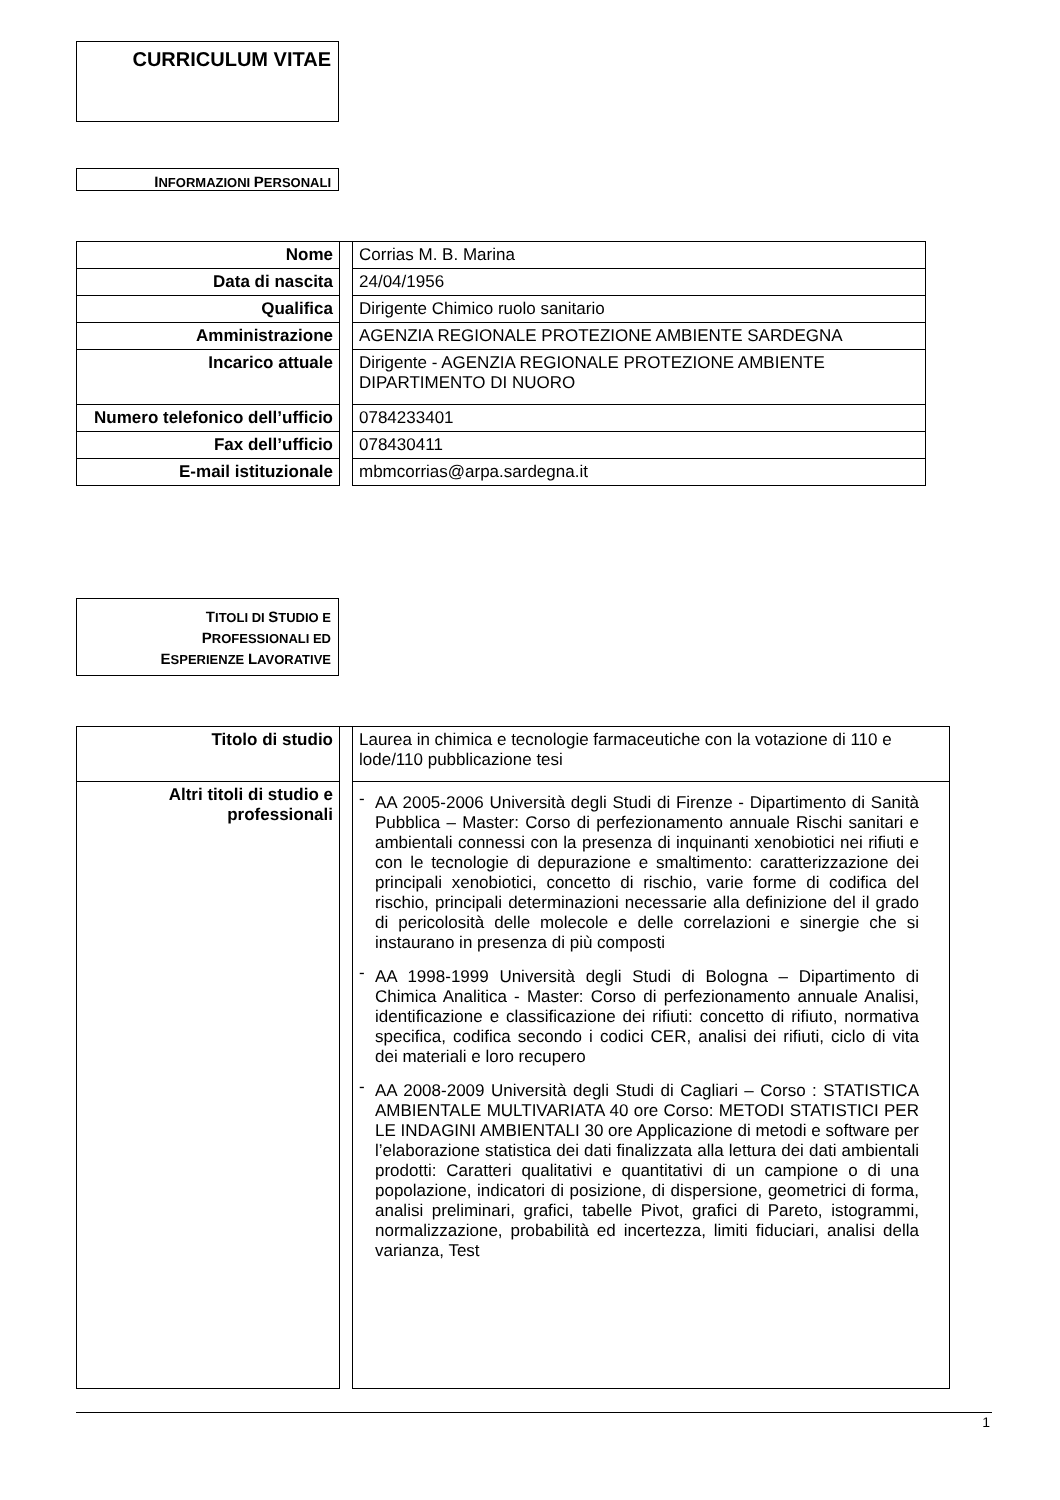CURRICULUM VITAE
INFORMAZIONI PERSONALI
| Nome | | Corrias M. B. Marina |
| Data di nascita | | 24/04/1956 |
| Qualifica | | Dirigente Chimico ruolo sanitario |
| Amministrazione | | AGENZIA REGIONALE PROTEZIONE AMBIENTE SARDEGNA |
| Incarico attuale | | Dirigente - AGENZIA REGIONALE PROTEZIONE AMBIENTE DIPARTIMENTO DI NUORO |
| Numero telefonico dell’ufficio | | 0784233401 |
| Fax dell’ufficio | | 078430411 |
| E-mail istituzionale | | mbmcorrias@arpa.sardegna.it |
TITOLI DI STUDIO E
PROFESSIONALI ED
ESPERIENZE LAVORATIVE
| Titolo di studio | | Laurea in chimica e tecnologie farmaceutiche con la votazione di 110 e lode/110 pubblicazione tesi |
| Altri titoli di studio e professionali | | - AA 2005-2006 Università degli Studi di Firenze - Dipartimento di Sanità Pubblica – Master: Corso di perfezionamento annuale Rischi sanitari e ambientali connessi con la presenza di inquinanti xenobiotici nei rifiuti e con le tecnologie di depurazione e smaltimento: caratterizzazione dei principali xenobiotici, concetto di rischio, varie forme di codifica del rischio, principali determinazioni necessarie alla definizione del il grado di pericolosità delle molecole e delle correlazioni e sinergie che si instaurano in presenza di più composti - AA 1998-1999 Università degli Studi di Bologna – Dipartimento di Chimica Analitica - Master: Corso di perfezionamento annuale Analisi, identificazione e classificazione dei rifiuti: concetto di rifiuto, normativa specifica, codifica secondo i codici CER, analisi dei rifiuti, ciclo di vita dei materiali e loro recupero - AA 2008-2009 Università degli Studi di Cagliari – Corso : STATISTICA AMBIENTALE MULTIVARIATA 40 ore Corso: METODI STATISTICI PER LE INDAGINI AMBIENTALI 30 ore Applicazione di metodi e software per l’elaborazione statistica dei dati finalizzata alla lettura dei dati ambientali prodotti: Caratteri qualitativi e quantitativi di un campione o di una popolazione, indicatori di posizione, di dispersione, geometrici di forma, analisi preliminari, grafici, tabelle Pivot, grafici di Pareto, istogrammi, normalizzazione, probabilità ed incertezza, limiti fiduciari, analisi della varianza, Test |
1